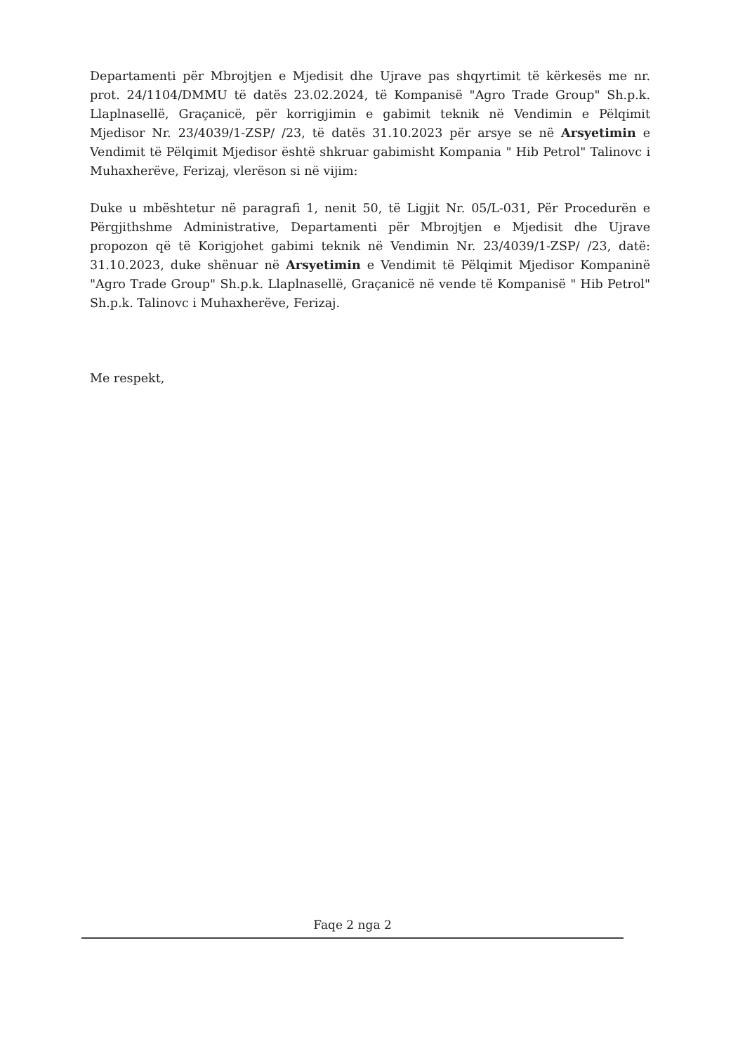Departamenti për Mbrojtjen e Mjedisit dhe Ujrave pas shqyrtimit të kërkesës me nr. prot. 24/1104/DMMU të datës 23.02.2024, të Kompanisë "Agro Trade Group" Sh.p.k. Llaplnasellë, Graçanicë, për korrigjimin e gabimit teknik në Vendimin e Pëlqimit Mjedisor Nr. 23/4039/1-ZSP/ /23, të datës 31.10.2023 për arsye se në Arsyetimin e Vendimit të Pëlqimit Mjedisor është shkruar gabimisht Kompania " Hib Petrol" Talinovc i Muhaxherëve, Ferizaj, vlerëson si në vijim:
Duke u mbështetur në paragrafi 1, nenit 50, të Ligjit Nr. 05/L-031, Për Procedurën e Përgjithshme Administrative, Departamenti për Mbrojtjen e Mjedisit dhe Ujrave propozon që të Korigjohet gabimi teknik në Vendimin Nr. 23/4039/1-ZSP/ /23, datë: 31.10.2023, duke shënuar në Arsyetimin e Vendimit të Pëlqimit Mjedisor Kompaninë "Agro Trade Group" Sh.p.k. Llaplnasellë, Graçanicë në vende të Kompanisë " Hib Petrol" Sh.p.k. Talinovc i Muhaxherëve, Ferizaj.
Me respekt,
Faqe 2 nga 2